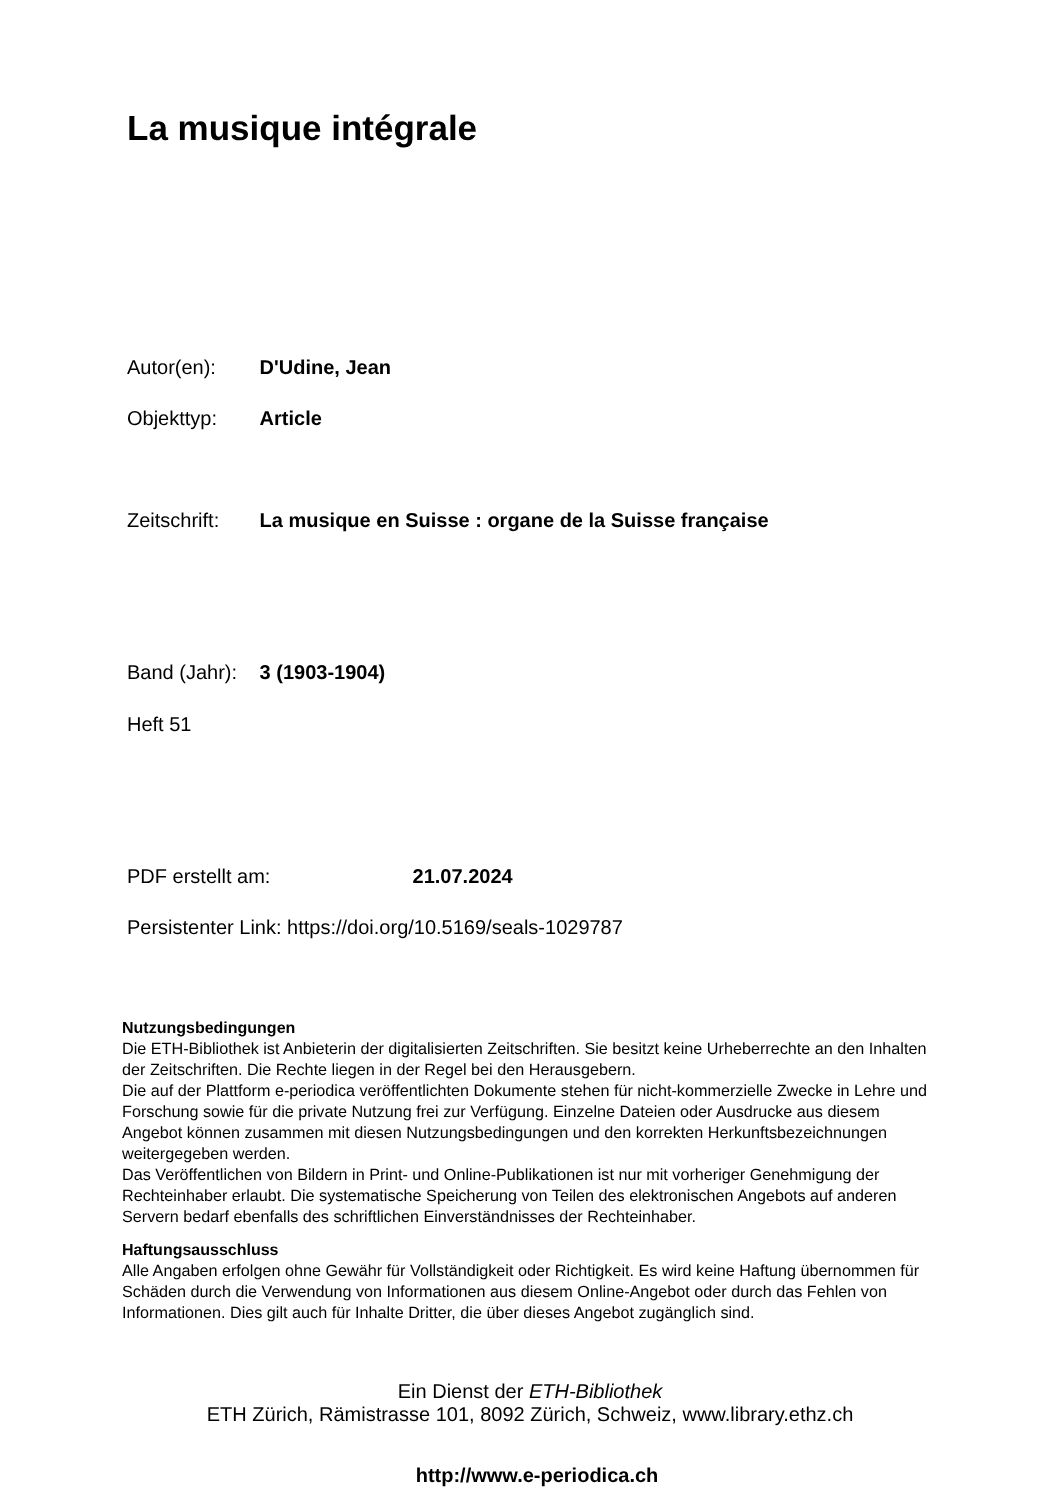La musique intégrale
Autor(en): D'Udine, Jean
Objekttyp: Article
Zeitschrift: La musique en Suisse : organe de la Suisse française
Band (Jahr): 3 (1903-1904)
Heft 51
PDF erstellt am: 21.07.2024
Persistenter Link: https://doi.org/10.5169/seals-1029787
Nutzungsbedingungen
Die ETH-Bibliothek ist Anbieterin der digitalisierten Zeitschriften. Sie besitzt keine Urheberrechte an den Inhalten der Zeitschriften. Die Rechte liegen in der Regel bei den Herausgebern.
Die auf der Plattform e-periodica veröffentlichten Dokumente stehen für nicht-kommerzielle Zwecke in Lehre und Forschung sowie für die private Nutzung frei zur Verfügung. Einzelne Dateien oder Ausdrucke aus diesem Angebot können zusammen mit diesen Nutzungsbedingungen und den korrekten Herkunftsbezeichnungen weitergegeben werden.
Das Veröffentlichen von Bildern in Print- und Online-Publikationen ist nur mit vorheriger Genehmigung der Rechteinhaber erlaubt. Die systematische Speicherung von Teilen des elektronischen Angebots auf anderen Servern bedarf ebenfalls des schriftlichen Einverständnisses der Rechteinhaber.
Haftungsausschluss
Alle Angaben erfolgen ohne Gewähr für Vollständigkeit oder Richtigkeit. Es wird keine Haftung übernommen für Schäden durch die Verwendung von Informationen aus diesem Online-Angebot oder durch das Fehlen von Informationen. Dies gilt auch für Inhalte Dritter, die über dieses Angebot zugänglich sind.
Ein Dienst der ETH-Bibliothek
ETH Zürich, Rämistrasse 101, 8092 Zürich, Schweiz, www.library.ethz.ch
http://www.e-periodica.ch